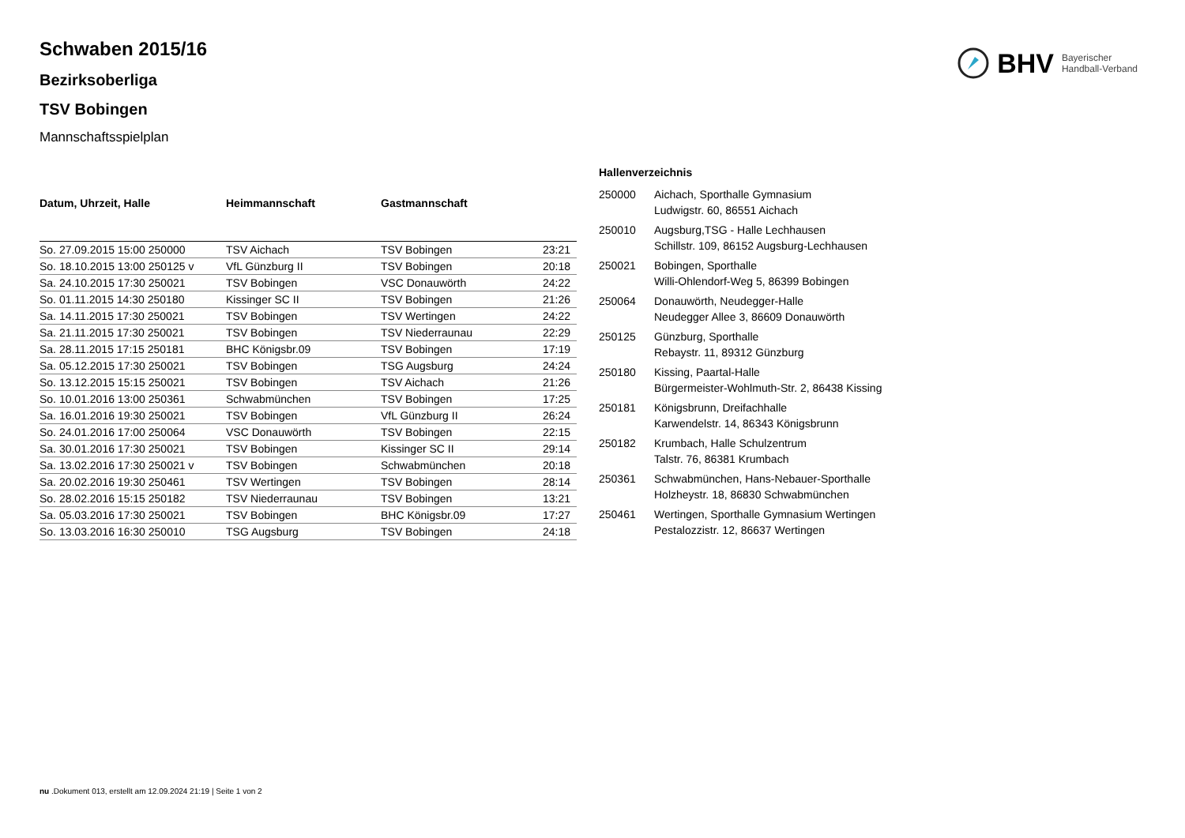BHV Bayerischer
Handball-Verband
Schwaben 2015/16
Bezirksoberliga
TSV Bobingen
Mannschaftsspielplan
| Datum, Uhrzeit, Halle | Heimmannschaft | Gastmannschaft | |
| --- | --- | --- | --- |
| So. 27.09.2015 15:00 250000 | TSV Aichach | TSV Bobingen | 23:21 |
| So. 18.10.2015 13:00 250125 v | VfL Günzburg II | TSV Bobingen | 20:18 |
| Sa. 24.10.2015 17:30 250021 | TSV Bobingen | VSC Donauwörth | 24:22 |
| So. 01.11.2015 14:30 250180 | Kissinger SC II | TSV Bobingen | 21:26 |
| Sa. 14.11.2015 17:30 250021 | TSV Bobingen | TSV Wertingen | 24:22 |
| Sa. 21.11.2015 17:30 250021 | TSV Bobingen | TSV Niederraunau | 22:29 |
| Sa. 28.11.2015 17:15 250181 | BHC Königsbr.09 | TSV Bobingen | 17:19 |
| Sa. 05.12.2015 17:30 250021 | TSV Bobingen | TSG Augsburg | 24:24 |
| So. 13.12.2015 15:15 250021 | TSV Bobingen | TSV Aichach | 21:26 |
| So. 10.01.2016 13:00 250361 | Schwabmünchen | TSV Bobingen | 17:25 |
| Sa. 16.01.2016 19:30 250021 | TSV Bobingen | VfL Günzburg II | 26:24 |
| So. 24.01.2016 17:00 250064 | VSC Donauwörth | TSV Bobingen | 22:15 |
| Sa. 30.01.2016 17:30 250021 | TSV Bobingen | Kissinger SC II | 29:14 |
| Sa. 13.02.2016 17:30 250021 v | TSV Bobingen | Schwabmünchen | 20:18 |
| Sa. 20.02.2016 19:30 250461 | TSV Wertingen | TSV Bobingen | 28:14 |
| So. 28.02.2016 15:15 250182 | TSV Niederraunau | TSV Bobingen | 13:21 |
| Sa. 05.03.2016 17:30 250021 | TSV Bobingen | BHC Königsbr.09 | 17:27 |
| So. 13.03.2016 16:30 250010 | TSG Augsburg | TSV Bobingen | 24:18 |
Hallenverzeichnis
| 250000 | Aichach, Sporthalle Gymnasium Ludwigstr. 60, 86551 Aichach |
| 250010 | Augsburg,TSG - Halle Lechhausen Schillstr. 109, 86152 Augsburg-Lechhausen |
| 250021 | Bobingen, Sporthalle Willi-Ohlendorf-Weg 5, 86399 Bobingen |
| 250064 | Donauwörth, Neudegger-Halle Neudegger Allee 3, 86609 Donauwörth |
| 250125 | Günzburg, Sporthalle Rebaystr. 11, 89312 Günzburg |
| 250180 | Kissing, Paartal-Halle Bürgermeister-Wohlmuth-Str. 2, 86438 Kissing |
| 250181 | Königsbrunn, Dreifachhalle Karwendelstr. 14, 86343 Königsbrunn |
| 250182 | Krumbach, Halle Schulzentrum Talstr. 76, 86381 Krumbach |
| 250361 | Schwabmünchen, Hans-Nebauer-Sporthalle Holzheystr. 18, 86830 Schwabmünchen |
| 250461 | Wertingen, Sporthalle Gymnasium Wertingen Pestalozzistr. 12, 86637 Wertingen |
nu .Dokument 013, erstellt am 12.09.2024 21:19 | Seite 1 von 2